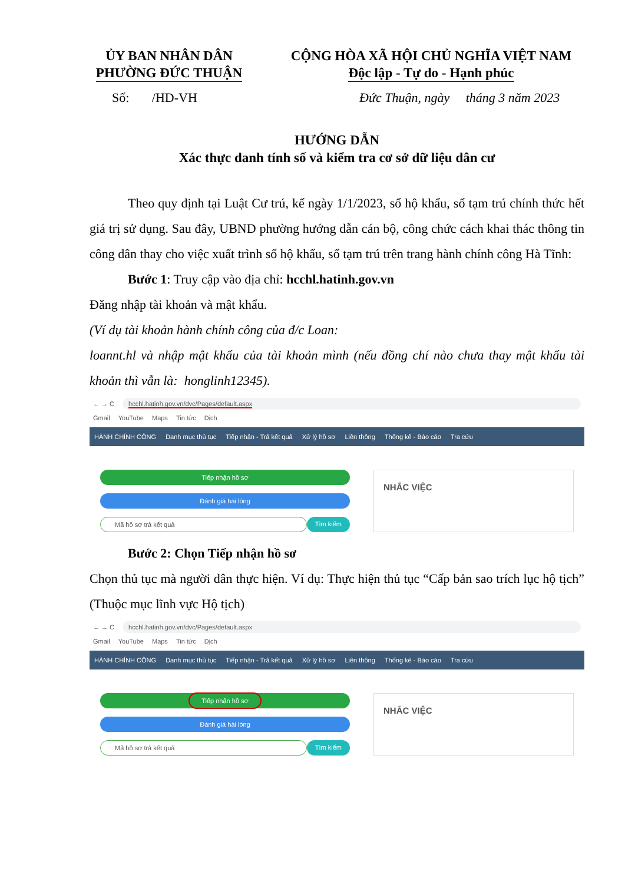ỦY BAN NHÂN DÂN
PHƯỜNG ĐỨC THUẬN
CỘNG HÒA XÃ HỘI CHỦ NGHĨA VIỆT NAM
Độc lập - Tự do - Hạnh phúc
Số: /HD-VH Đức Thuận, ngày tháng 3 năm 2023
HƯỚNG DẪN
Xác thực danh tính số và kiểm tra cơ sở dữ liệu dân cư
Theo quy định tại Luật Cư trú, kể ngày 1/1/2023, sổ hộ khẩu, sổ tạm trú chính thức hết giá trị sử dụng. Sau đây, UBND phường hướng dẫn cán bộ, công chức cách khai thác thông tin công dân thay cho việc xuất trình sổ hộ khẩu, sổ tạm trú trên trang hành chính công Hà Tĩnh:
Bước 1: Truy cập vào địa chỉ: hcchl.hatinh.gov.vn
Đăng nhập tài khoản và mật khẩu.
(Ví dụ tài khoản hành chính công của đ/c Loan:
loannt.hl và nhập mật khẩu của tài khoản mình (nếu đồng chí nào chưa thay mật khẩu tài khoản thì vẫn là: honglinh12345).
← → C hcchl.hatinh.gov.vn/dvc/Pages/default.aspx
Gmail YouTube Maps Tin tức Dịch
HÀNH CHÍNH CÔNG Danh mục thủ tục Tiếp nhận - Trả kết quả Xử lý hồ sơ Liên thông Thống kê - Báo cáo Tra cứu
Tiếp nhận hồ sơ
Đánh giá hài lòng
Mã hồ sơ trả kết quả Tìm kiếm
NHẮC VIỆC
Bước 2: Chọn Tiếp nhận hồ sơ
Chọn thủ tục mà người dân thực hiện. Ví dụ: Thực hiện thủ tục “Cấp bản sao trích lục hộ tịch” (Thuộc mục lĩnh vực Hộ tịch)
← → C hcchl.hatinh.gov.vn/dvc/Pages/default.aspx
Gmail YouTube Maps Tin tức Dịch
HÀNH CHÍNH CÔNG Danh mục thủ tục Tiếp nhận - Trả kết quả Xử lý hồ sơ Liên thông Thống kê - Báo cáo Tra cứu
Tiếp nhận hồ sơ
Đánh giá hài lòng
Mã hồ sơ trả kết quả Tìm kiếm
NHẮC VIỆC